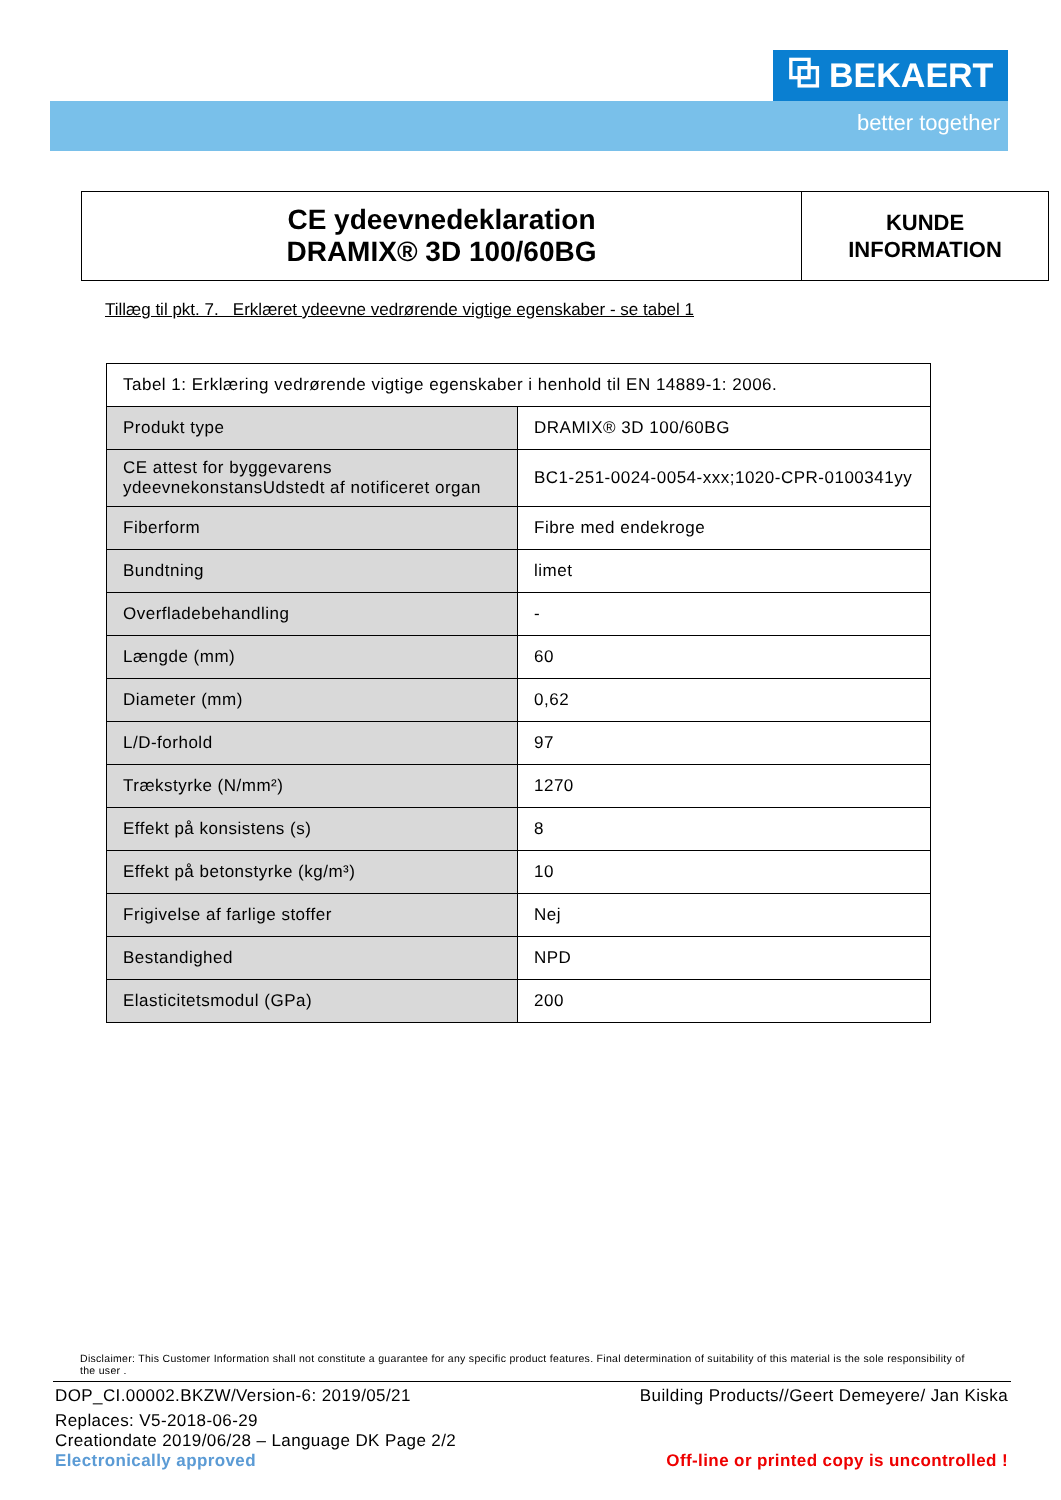⧉ BEKAERT
better together
CE ydeevnedeklaration
DRAMIX® 3D 100/60BG
KUNDE
INFORMATION
Tillæg til pkt. 7. Erklæret ydeevne vedrørende vigtige egenskaber - se tabel 1
| Tabel 1: Erklæring vedrørende vigtige egenskaber i henhold til EN 14889-1: 2006. | |
| Produkt type | DRAMIX® 3D 100/60BG |
| CE attest for byggevarens ydeevnekonstansUdstedt af notificeret organ | BC1-251-0024-0054-xxx;1020-CPR-0100341yy |
| Fiberform | Fibre med endekroge |
| Bundtning | limet |
| Overfladebehandling | - |
| Længde (mm) | 60 |
| Diameter (mm) | 0,62 |
| L/D-forhold | 97 |
| Trækstyrke (N/mm²) | 1270 |
| Effekt på konsistens (s) | 8 |
| Effekt på betonstyrke (kg/m³) | 10 |
| Frigivelse af farlige stoffer | Nej |
| Bestandighed | NPD |
| Elasticitetsmodul (GPa) | 200 |
Disclaimer: This Customer Information shall not constitute a guarantee for any specific product features. Final determination of suitability of this material is the sole responsibility of the user .
DOP_CI.00002.BKZW/Version-6: 2019/05/21
Building Products//Geert Demeyere/ Jan Kiska
Replaces: V5-2018-06-29
Creationdate 2019/06/28 – Language DK Page 2/2
Electronically approved
Off-line or printed copy is uncontrolled !